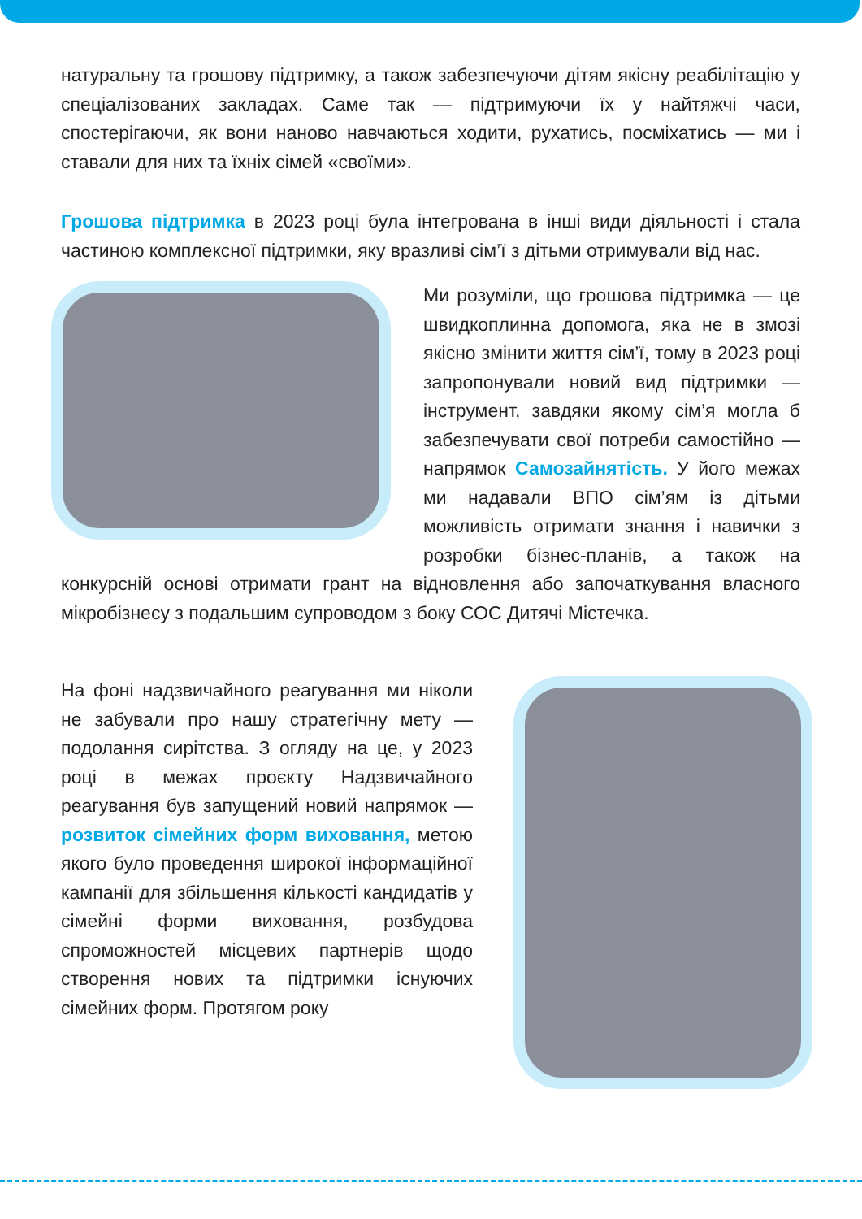натуральну та грошову підтримку, а також забезпечуючи дітям якісну реабілітацію у спеціалізованих закладах. Саме так — підтримуючи їх у найтяжчі часи, спостерігаючи, як вони наново навчаються ходити, рухатись, посміхатись — ми і ставали для них та їхніх сімей «своїми».
Грошова підтримка в 2023 році була інтегрована в інші види діяльності і стала частиною комплексної підтримки, яку вразливі сім’ї з дітьми отримували від нас.
Ми розуміли, що грошова підтримка — це швидкоплинна допомога, яка не в змозі якісно змінити життя сім’ї, тому в 2023 році запропонували новий вид підтримки — інструмент, завдяки якому сім’я могла б забезпечувати свої потреби самостійно — напрямок Самозайнятість. У його межах ми надавали ВПО сім’ям із дітьми можливість отримати знання і навички з розробки бізнес-планів, а також на конкурсній основі отримати грант на відновлення або започаткування власного мікробізнесу з подальшим супроводом з боку СОС Дитячі Містечка.
На фоні надзвичайного реагування ми ніколи не забували про нашу стратегічну мету — подолання сирітства. З огляду на це, у 2023 році в межах проєкту Надзвичайного реагування був запущений новий напрямок — розвиток сімейних форм виховання, метою якого було проведення широкої інформаційної кампанії для збільшення кількості кандидатів у сімейні форми виховання, розбудова спроможностей місцевих партнерів щодо створення нових та підтримки існуючих сімейних форм. Протягом року